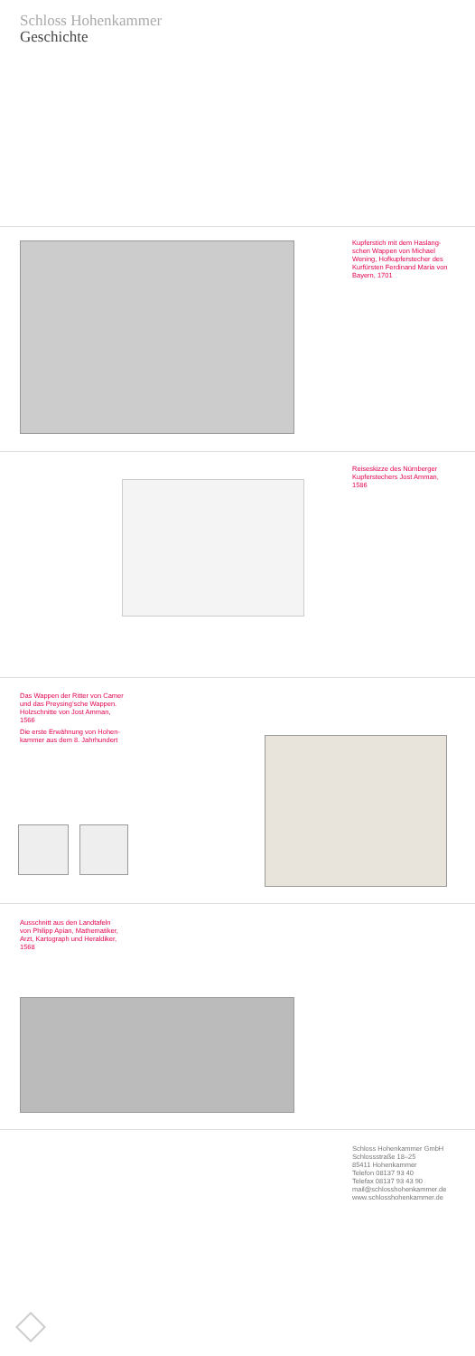Schloss Hohenkammer
Geschichte
Kupferstich mit dem Haslang-
schen Wappen von Michael
Wening, Hofkupferstecher des
Kurfürsten Ferdinand Maria von
Bayern, 1701
Reiseskizze des Nürnberger
Kupferstechers Jost Amman,
1586
Das Wappen der Ritter von Camer
und das Preysing’sche Wappen.
Holzschnitte von Jost Amman,
1566
Die erste Erwähnung von Hohen-
kammer aus dem 8. Jahrhundert
Ausschnitt aus den Landtafeln
von Philipp Apian, Mathematiker,
Arzt, Kartograph und Heraldiker,
1568
Schloss Hohenkammer GmbH
Schlossstraße 18–25
85411 Hohenkammer
Telefon 08137 93 40
Telefax 08137 93 43 90
mail@schlosshohenkammer.de
www.schlosshohenkammer.de